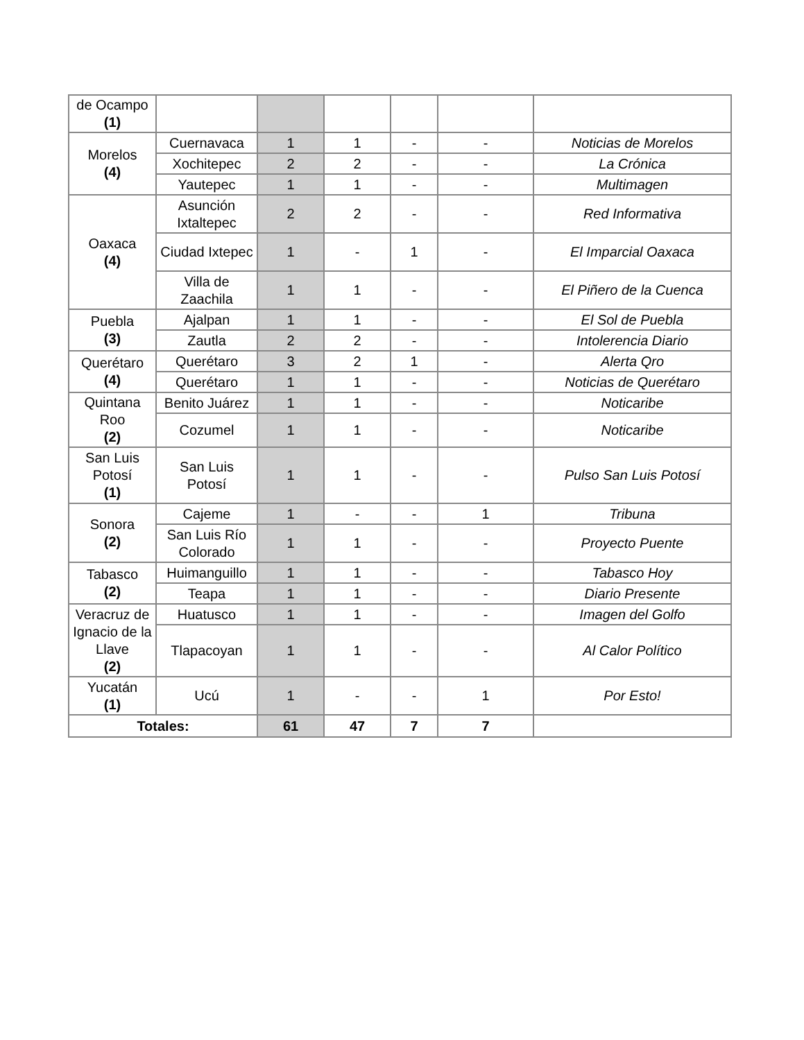| de Ocampo (1) | | | | | | |
| Morelos (4) | Cuernavaca | 1 | 1 | - | - | Noticias de Morelos |
| | Xochitepec | 2 | 2 | - | - | La Crónica |
| | Yautepec | 1 | 1 | - | - | Multimagen |
| Oaxaca (4) | Asunción Ixtaltepec | 2 | 2 | - | - | Red Informativa |
| | Ciudad Ixtepec | 1 | - | 1 | - | El Imparcial Oaxaca |
| | Villa de Zaachila | 1 | 1 | - | - | El Piñero de la Cuenca |
| Puebla (3) | Ajalpan | 1 | 1 | - | - | El Sol de Puebla |
| | Zautla | 2 | 2 | - | - | Intolerencia Diario |
| Querétaro (4) | Querétaro | 3 | 2 | 1 | - | Alerta Qro |
| | Querétaro | 1 | 1 | - | - | Noticias de Querétaro |
| Quintana Roo (2) | Benito Juárez | 1 | 1 | - | - | Noticaribe |
| | Cozumel | 1 | 1 | - | - | Noticaribe |
| San Luis Potosí (1) | San Luis Potosí | 1 | 1 | - | - | Pulso San Luis Potosí |
| Sonora (2) | Cajeme | 1 | - | - | 1 | Tribuna |
| | San Luis Río Colorado | 1 | 1 | - | - | Proyecto Puente |
| Tabasco (2) | Huimanguillo | 1 | 1 | - | - | Tabasco Hoy |
| | Teapa | 1 | 1 | - | - | Diario Presente |
| Veracruz de Ignacio de la Llave (2) | Huatusco | 1 | 1 | - | - | Imagen del Golfo |
| | Tlapacoyan | 1 | 1 | - | - | Al Calor Político |
| Yucatán (1) | Ucú | 1 | - | - | 1 | Por Esto! |
| Totales: | | 61 | 47 | 7 | 7 | |